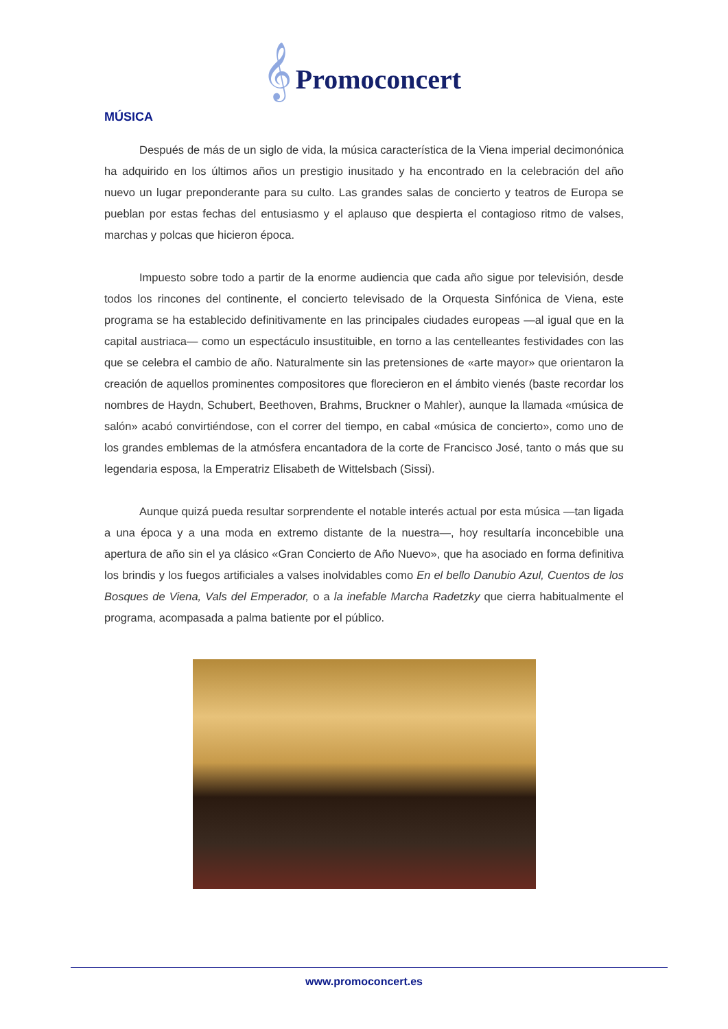𝄞 Promoconcert
MÚSICA
Después de más de un siglo de vida, la música característica de la Viena imperial decimonónica ha adquirido en los últimos años un prestigio inusitado y ha encontrado en la celebración del año nuevo un lugar preponderante para su culto. Las grandes salas de concierto y teatros de Europa se pueblan por estas fechas del entusiasmo y el aplauso que despierta el contagioso ritmo de valses, marchas y polcas que hicieron época.
Impuesto sobre todo a partir de la enorme audiencia que cada año sigue por televisión, desde todos los rincones del continente, el concierto televisado de la Orquesta Sinfónica de Viena, este programa se ha establecido definitivamente en las principales ciudades europeas —al igual que en la capital austriaca— como un espectáculo insustituible, en torno a las centelleantes festividades con las que se celebra el cambio de año. Naturalmente sin las pretensiones de «arte mayor» que orientaron la creación de aquellos prominentes compositores que florecieron en el ámbito vienés (baste recordar los nombres de Haydn, Schubert, Beethoven, Brahms, Bruckner o Mahler), aunque la llamada «música de salón» acabó convirtiéndose, con el correr del tiempo, en cabal «música de concierto», como uno de los grandes emblemas de la atmósfera encantadora de la corte de Francisco José, tanto o más que su legendaria esposa, la Emperatriz Elisabeth de Wittelsbach (Sissi).
Aunque quizá pueda resultar sorprendente el notable interés actual por esta música —tan ligada a una época y a una moda en extremo distante de la nuestra—, hoy resultaría inconcebible una apertura de año sin el ya clásico «Gran Concierto de Año Nuevo», que ha asociado en forma definitiva los brindis y los fuegos artificiales a valses inolvidables como En el bello Danubio Azul, Cuentos de los Bosques de Viena, Vals del Emperador, o a la inefable Marcha Radetzky que cierra habitualmente el programa, acompasada a palma batiente por el público.
www.promoconcert.es